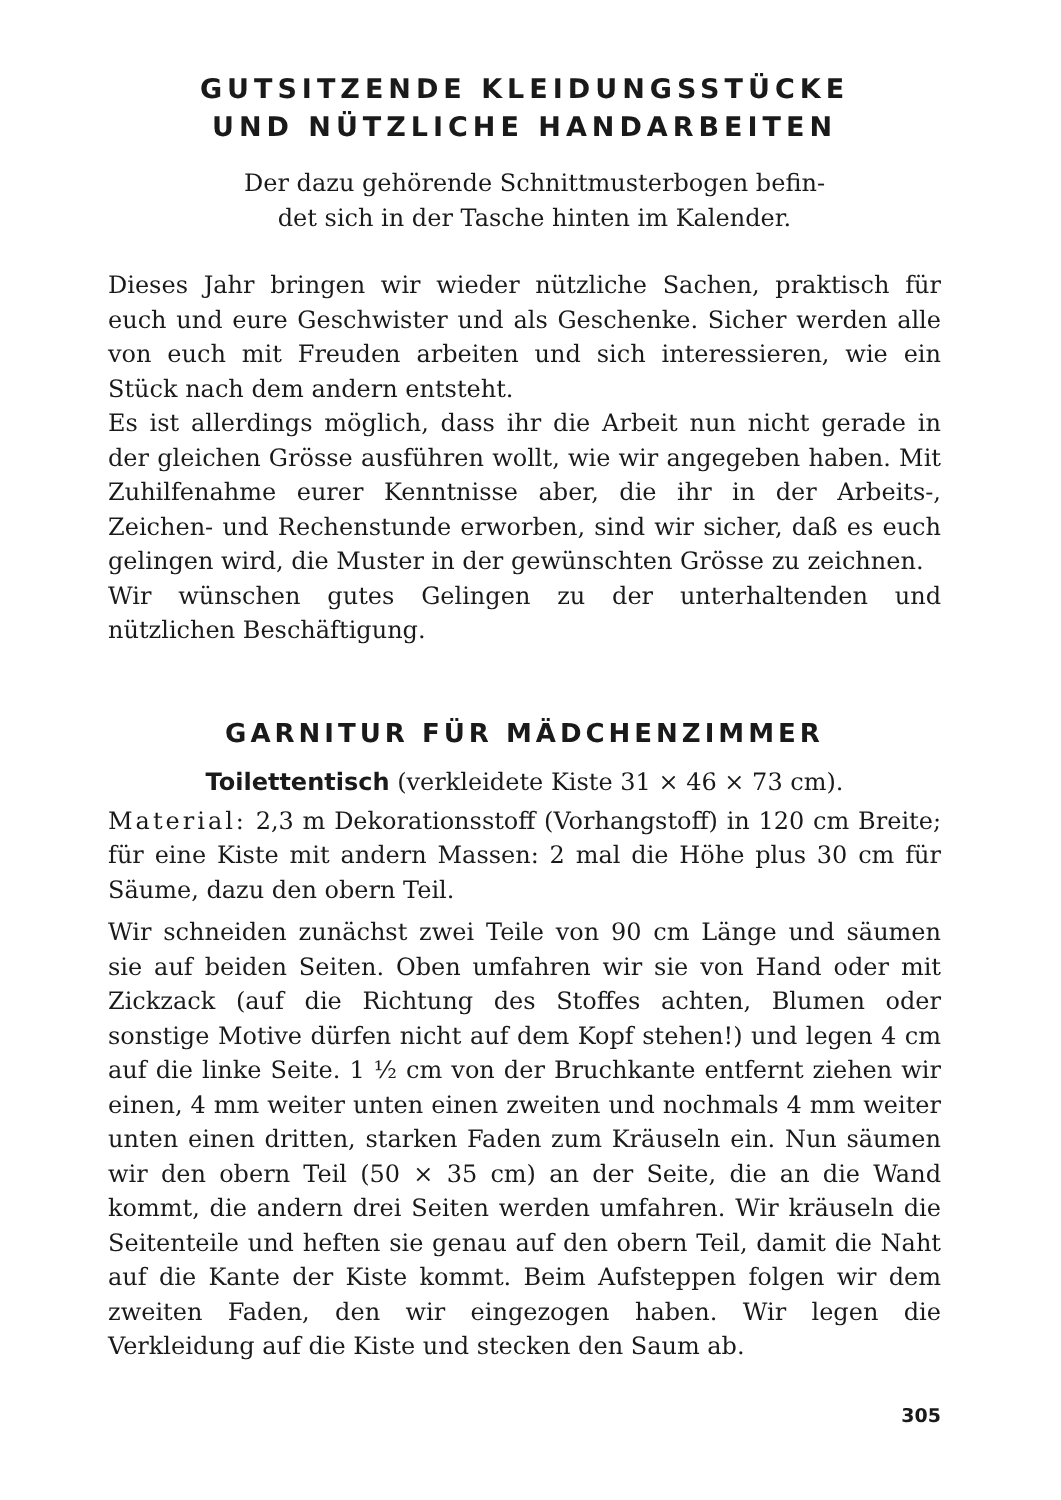GUTSITZENDE KLEIDUNGSSTÜCKE
UND NÜTZLICHE HANDARBEITEN
Der dazu gehörende Schnittmusterbogen befin-
det sich in der Tasche hinten im Kalender.
Dieses Jahr bringen wir wieder nützliche Sachen, praktisch für euch und eure Geschwister und als Geschenke. Sicher werden alle von euch mit Freuden arbeiten und sich interessieren, wie ein Stück nach dem andern entsteht.
Es ist allerdings möglich, dass ihr die Arbeit nun nicht gerade in der gleichen Grösse ausführen wollt, wie wir angegeben haben. Mit Zuhilfenahme eurer Kenntnisse aber, die ihr in der Arbeits-, Zeichen- und Rechenstunde erworben, sind wir sicher, daß es euch gelingen wird, die Muster in der gewünschten Grösse zu zeichnen.
Wir wünschen gutes Gelingen zu der unterhaltenden und nützlichen Beschäftigung.
GARNITUR FÜR MÄDCHENZIMMER
Toilettentisch (verkleidete Kiste 31 × 46 × 73 cm).
Material: 2,3 m Dekorationsstoff (Vorhangstoff) in 120 cm Breite; für eine Kiste mit andern Massen: 2 mal die Höhe plus 30 cm für Säume, dazu den obern Teil.
Wir schneiden zunächst zwei Teile von 90 cm Länge und säumen sie auf beiden Seiten. Oben umfahren wir sie von Hand oder mit Zickzack (auf die Richtung des Stoffes achten, Blumen oder sonstige Motive dürfen nicht auf dem Kopf stehen!) und legen 4 cm auf die linke Seite. 1 ½ cm von der Bruchkante entfernt ziehen wir einen, 4 mm weiter unten einen zweiten und nochmals 4 mm weiter unten einen dritten, starken Faden zum Kräuseln ein. Nun säumen wir den obern Teil (50 × 35 cm) an der Seite, die an die Wand kommt, die andern drei Seiten werden umfahren. Wir kräuseln die Seitenteile und heften sie genau auf den obern Teil, damit die Naht auf die Kante der Kiste kommt. Beim Aufsteppen folgen wir dem zweiten Faden, den wir eingezogen haben. Wir legen die Verkleidung auf die Kiste und stecken den Saum ab.
305